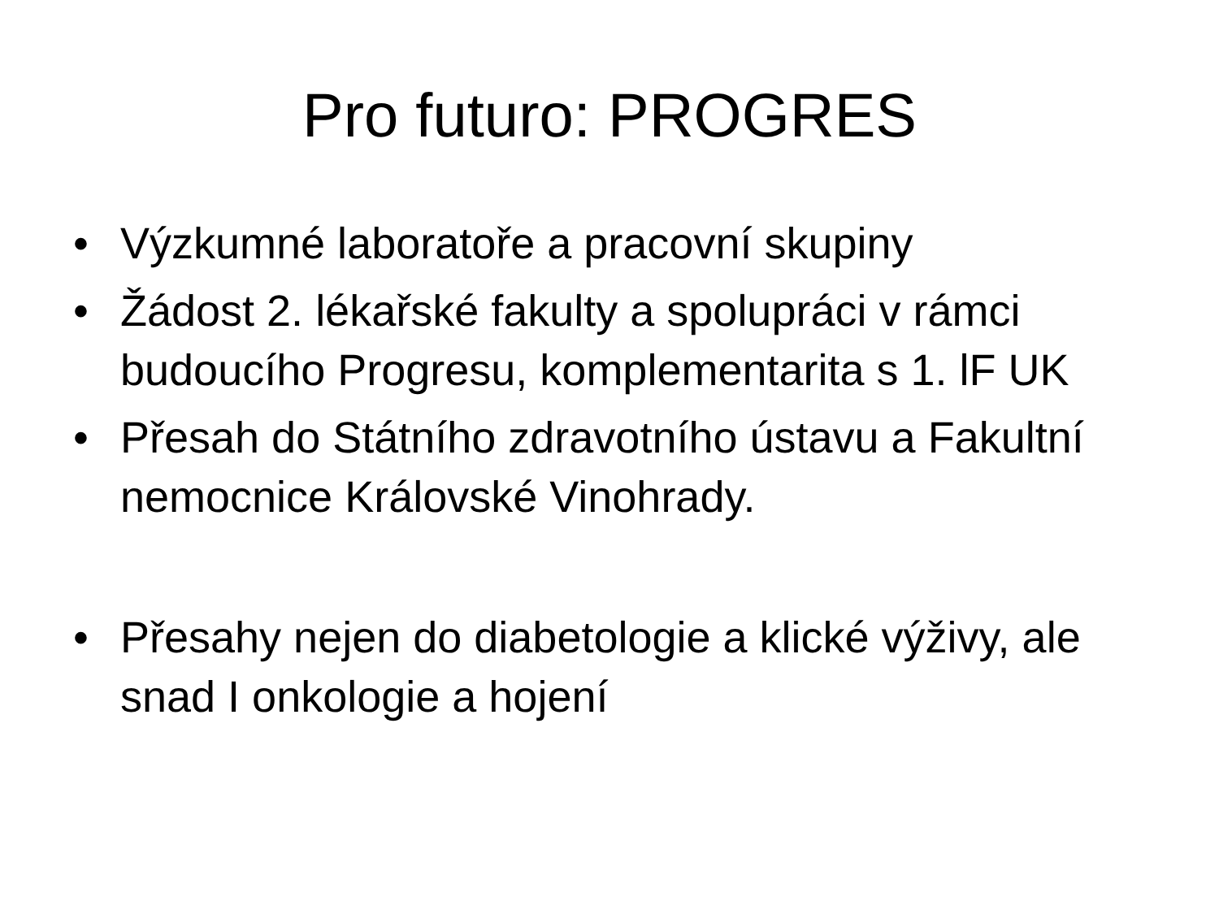Pro futuro: PROGRES
• Výzkumné laboratoře a pracovní skupiny
• Žádost 2. lékařské fakulty a spolupráci v rámci budoucího Progresu, komplementarita s 1. lF UK
• Přesah do Státního zdravotního ústavu a Fakultní nemocnice Královské Vinohrady.
• Přesahy nejen do diabetologie a klické výživy, ale snad I onkologie a hojení